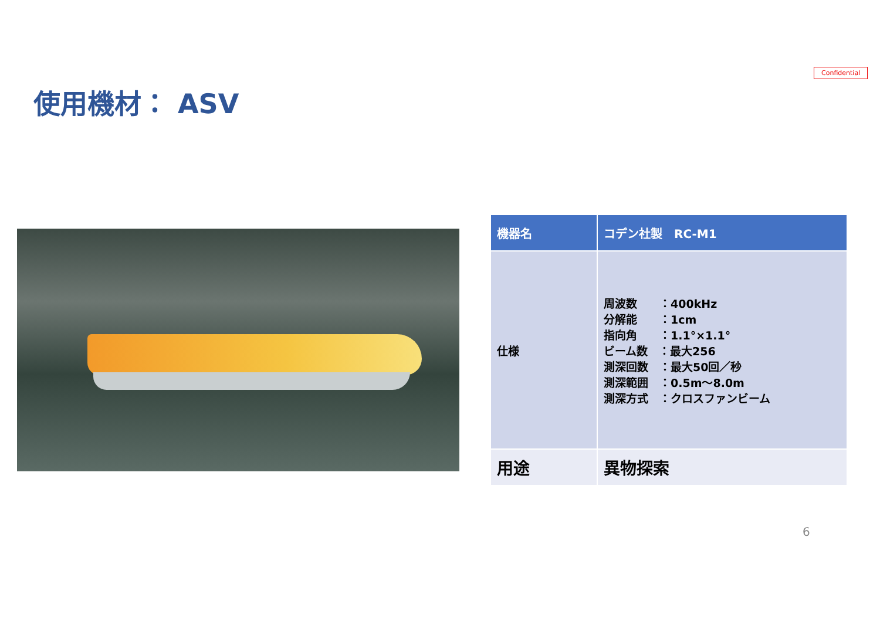Confidential
使用機材： ASV
| 機器名 | コデン社製 RC-M1 |
| --- | --- |
| 仕様 | 周波数 ：400kHz 分解能 ：1cm 指向角 ：1.1°×1.1° ビーム数 ：最大256 測深回数 ：最大50回／秒 測深範囲 ：0.5m～8.0m 測深方式 ：クロスファンビーム |
| 用途 | 異物探索 |
6